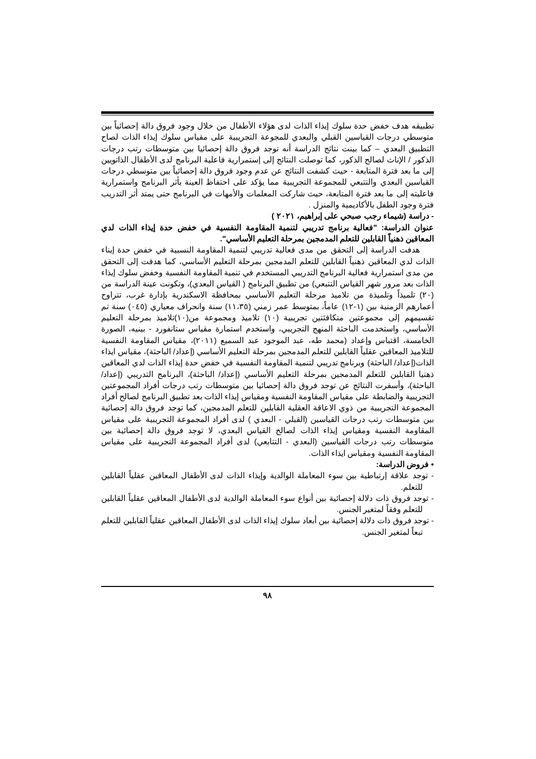تطبيقه هدف خفض حدة سلوك إيذاء الذات لدى هؤلاء الأطفال من خلال وجود فروق دالة إحصائياً بين متوسطي درجات القياسين القبلي والبعدي للمجوعة التجريبية على مقياس سلوك إيذاء الذات لصاح التطبيق البعدي – كما بينت نتائج الدراسة أنه توجد فروق دالة إحصائيا بين متوسطات رتب درجات الذكور / الإناث لصالح الذكور، كما توصلت النتائج إلى إستمرارية فاعلية البرنامج لدى الأطفال الذاتويين إلى ما بعد فترة المتابعة - حيث كشفت النتائج عن عدم وجود فروق دالة إحصائياً بين متوسطي درجات القياسين البعدي والتتبعي للمجموعة التجريبية مما يؤكد على احتفاظ العينة بأثر البرنامج واستمرارية فاعليته إلى ما بعد فترة المتابعة، حيث شاركت المعلمات والأمهات في البرنامج حتى يمتد أثر التدريب فترة وجود الطفل بالأكاديمية والمنزل .
- دراسة (شيماء رجب صبحي على إبراهيم، ٢٠٢١ )
عنوان الدراسة: "فعالية برنامج تدريبي لتنمية المقاومة النفسية في خفض حدة إيذاء الذات لدي المعاقين ذهنياً القابلين للتعلم المدمجين بمرحلة التعليم الأساسي".
هدفت الدراسة إلى التحقق من مدى فعالية تدريبي لتنمية المقاومة النسبية في خفض حدة إيناء الذات لدي المعاقين ذهنياً القابلين للتعلم المدمجين بمرحلة التعليم الأساسي، كما هدفت إلى التحقق من مدى استمرارية فعالية البرنامج التدريبي المستخدم في تنمية المقاومة النفسية وخفض سلوك إيذاء الذات بعد مرور شهر القياس التتبعي) من تطبيق البرنامج ( القياس البعدي)، وتكونت عينة الدراسة من (٢٠) تلميذاً وتلميذة من تلاميذ مرحلة التعليم الأساسي بمحافظة الاسكندرية بإدارة غرب، تتراوح أعمارهم الزمنية بين (١-١٢) عاماً، بمتوسط عمر زمني (١١،٣٥) سنة وانحراف معياري (٠٤٥) سنة تم تقسيمهم إلى مجموعتين متكافئتين تجريبية (١٠) تلاميذ ومجموعة من(١٠)تلاميذ بمرحلة التعليم الأساسي، واستخدمت الباحثة المنهج التجريبي، واستخدم استمارة مقياس ستانفورد - بينيه، الصورة الخامسة، اقتباس وإعداد (محمد طه، عبد الموجود عبد السميع (٢٠١١)، مقياس المقاومة النفسية للتلاميذ المعاقين عقلياً القابلين للتعلم المدمجين بمرحلة التعليم الأساسي (إعداد/ الباحثة)، مقياس ايذاء الذات(إعداد/ الباحثة) وبرنامج تدريبي لتنمية المقاومة النفسية في خفض حدة إيذاء الذات لدي المعاقين ذهنيا القابلين للتعلم المدمجين بمرحلة التعليم الأساسي (إعداد/ الباحثة)، البرنامج التدريبي (إعداد/ الباحثة)، وأسفرت النتائج عن توجد فروق دالة إحصائيا بين متوسطات رتب درجات أفراد المجموعتين التجريبية والضابطة على مقياس المقاومة النفسية ومقياس إيذاء الذات بعد تطبيق البرنامج لصالح أفراد المجموعة التجريبية من ذوي الاعاقة العقلية القابلين للتعلم المدمجين، كما توجد فروق دالة إحصائية بين متوسطات رتب درجات القياسين (القبلي - البعدي ) لدى أفراد المجموعة التجريبية على مقياس المقاومة النفسية ومقياس إيذاء الذات لصالح القياس البعدي، لا توجد فروق دالة إحصائية بين متوسطات رتب درجات القياسين (البعدي - التتابعي) لدى أفراد المجموعة التجريبية على مقياس المقاومة النفسية ومقياس ايذاء الذات.
• فروض الدراسة:
- توجد علاقة إرتباطية بين سوء المعاملة الوالدية وإيذاء الذات لدى الأطفال المعاقين عقلياً القابلين للتعلم.
- توجد فروق ذات دلالة إحصائية بين أنواع سوء المعاملة الوالدية لدى الأطفال المعاقين عقلياً القابلين للتعلم وفقاً لمتغير الجنس.
- توجد فروق ذات دلالة إحصائية بين أبعاد سلوك إيذاء الذات لدى الأطفال المعاقين عقلياً القابلين للتعلم تبعاً لمتغير الجنس.
٩٨